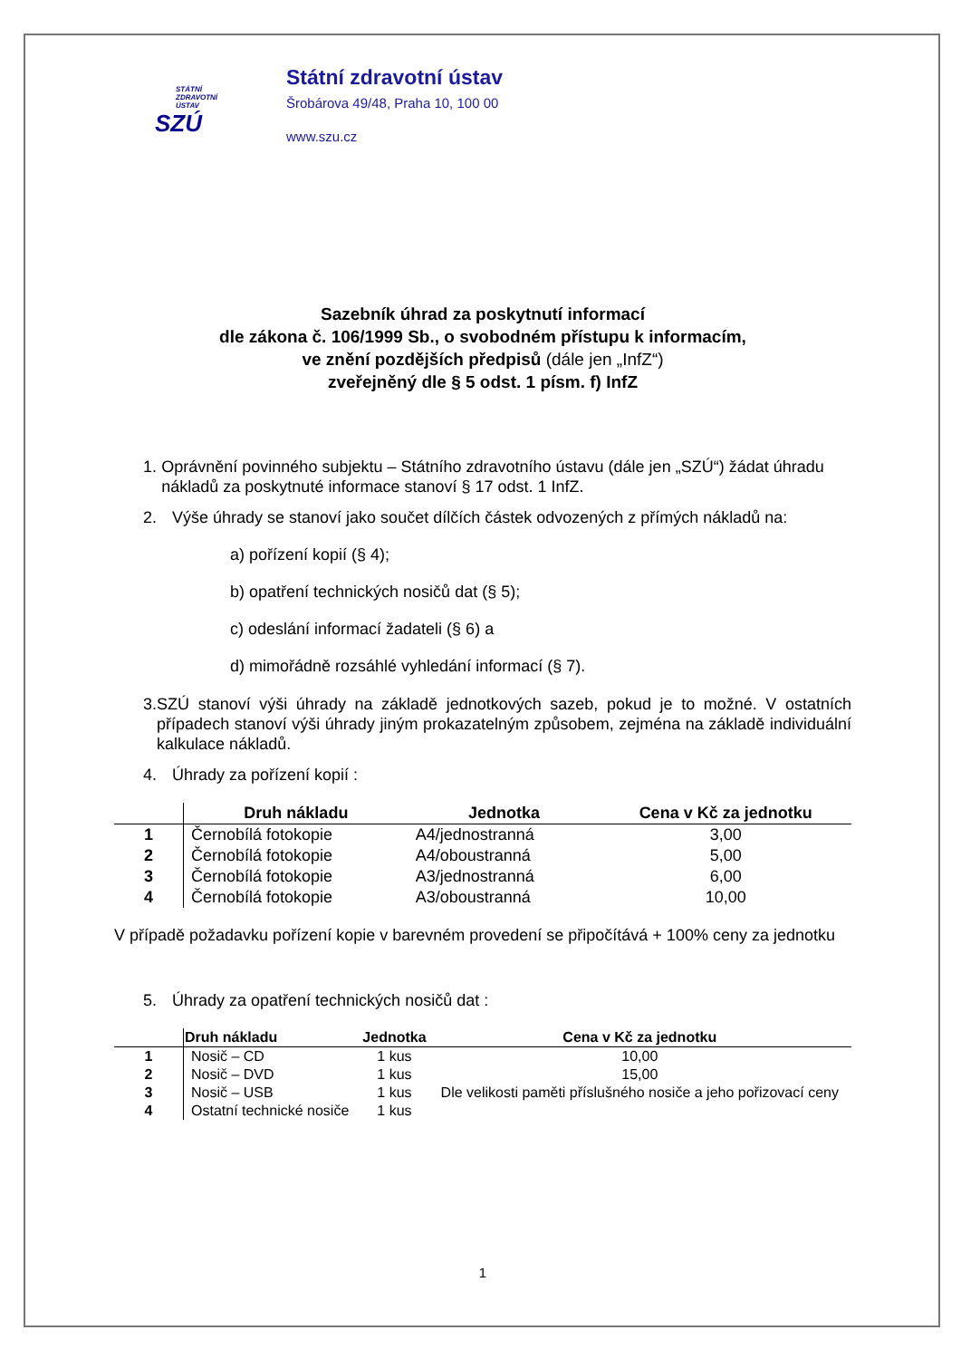STÁTNÍ
ZDRAVOTNÍ
ÚSTAV
SZÚ
Státní zdravotní ústav
Šrobárova 49/48, Praha 10, 100 00
www.szu.cz
Sazebník úhrad za poskytnutí informací
dle zákona č. 106/1999 Sb., o svobodném přístupu k informacím,
ve znění pozdějších předpisů (dále jen „InfZ“)
zveřejněný dle § 5 odst. 1 písm. f) InfZ
1. Oprávnění povinného subjektu – Státního zdravotního ústavu (dále jen „SZÚ“) žádat úhradu nákladů za poskytnuté informace stanoví § 17 odst. 1 InfZ.
2. Výše úhrady se stanoví jako součet dílčích částek odvozených z přímých nákladů na:
a) pořízení kopií (§ 4);
b) opatření technických nosičů dat (§ 5);
c) odeslání informací žadateli (§ 6) a
d) mimořádně rozsáhlé vyhledání informací (§ 7).
3. SZÚ stanoví výši úhrady na základě jednotkových sazeb, pokud je to možné. V ostatních případech stanoví výši úhrady jiným prokazatelným způsobem, zejména na základě individuální kalkulace nákladů.
4. Úhrady za pořízení kopií :
| | Druh nákladu | Jednotka | Cena v Kč za jednotku |
| --- | --- | --- | --- |
| 1 | Černobílá fotokopie | A4/jednostranná | 3,00 |
| 2 | Černobílá fotokopie | A4/oboustranná | 5,00 |
| 3 | Černobílá fotokopie | A3/jednostranná | 6,00 |
| 4 | Černobílá fotokopie | A3/oboustranná | 10,00 |
V případě požadavku pořízení kopie v barevném provedení se připočítává + 100% ceny za jednotku
5. Úhrady za opatření technických nosičů dat :
| | Druh nákladu | Jednotka | Cena v Kč za jednotku |
| --- | --- | --- | --- |
| 1 | Nosič – CD | 1 kus | 10,00 |
| 2 | Nosič – DVD | 1 kus | 15,00 |
| 3 | Nosič – USB | 1 kus | Dle velikosti paměti příslušného nosiče a jeho pořizovací ceny |
| 4 | Ostatní technické nosiče | 1 kus | |
1